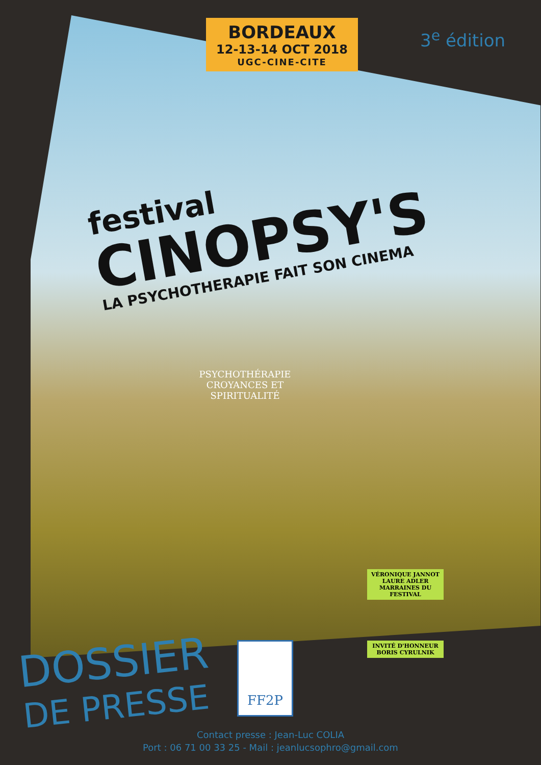BORDEAUX
12-13-14 OCT 2018
UGC-CINE-CITE
3<sup>e</sup> édition
festival
CINOPSY'S
LA PSYCHOTHERAPIE FAIT SON CINEMA
PSYCHOTHÉRAPIE
CROYANCES ET
SPIRITUALITÉ
VÉRONIQUE JANNOT
LAURE ADLER
MARRAINES DU FESTIVAL
INVITÉ D'HONNEUR
BORIS CYRULNIK
DOSSIER
DE PRESSE
FF2P
Contact presse : Jean-Luc COLIA
Port : 06 71 00 33 25 - Mail : jeanlucsophro@gmail.com